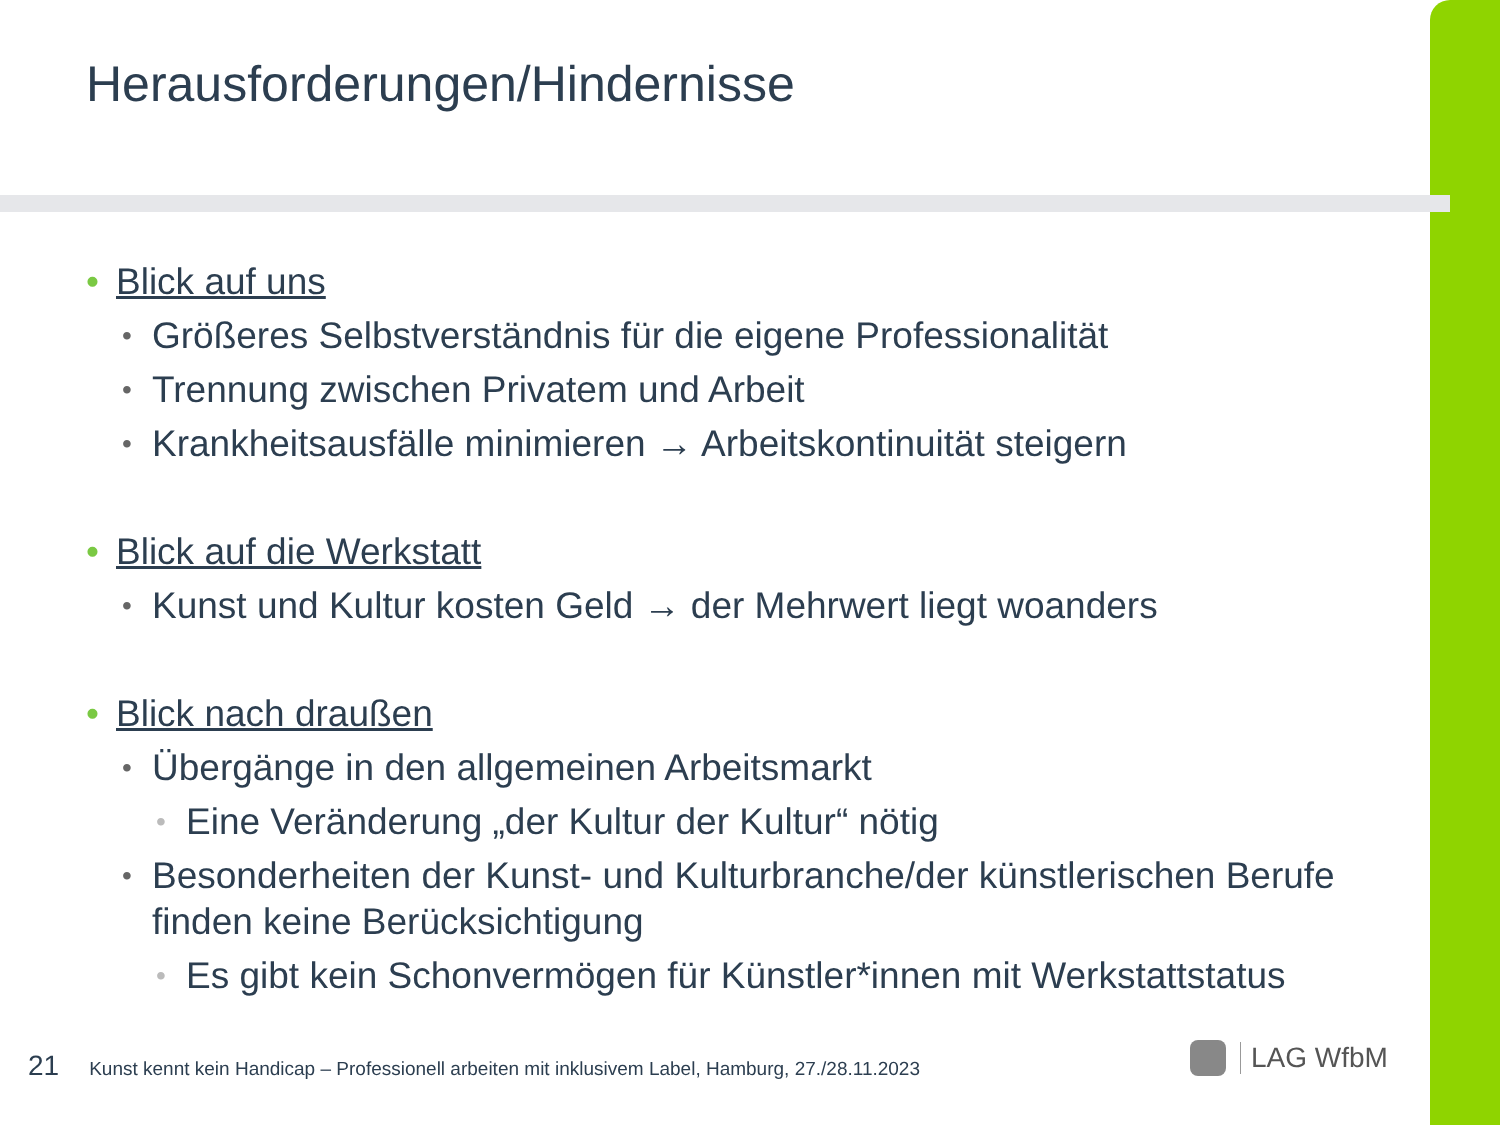Herausforderungen/Hindernisse
• Blick auf uns
• Größeres Selbstverständnis für die eigene Professionalität
• Trennung zwischen Privatem und Arbeit
• Krankheitsausfälle minimieren → Arbeitskontinuität steigern
• Blick auf die Werkstatt
• Kunst und Kultur kosten Geld → der Mehrwert liegt woanders
• Blick nach draußen
• Übergänge in den allgemeinen Arbeitsmarkt
• Eine Veränderung „der Kultur der Kultur“ nötig
• Besonderheiten der Kunst- und Kulturbranche/der künstlerischen Berufe finden keine Berücksichtigung
• Es gibt kein Schonvermögen für Künstler*innen mit Werkstattstatus
21 Kunst kennt kein Handicap – Professionell arbeiten mit inklusivem Label, Hamburg, 27./28.11.2023
LAG WfbM